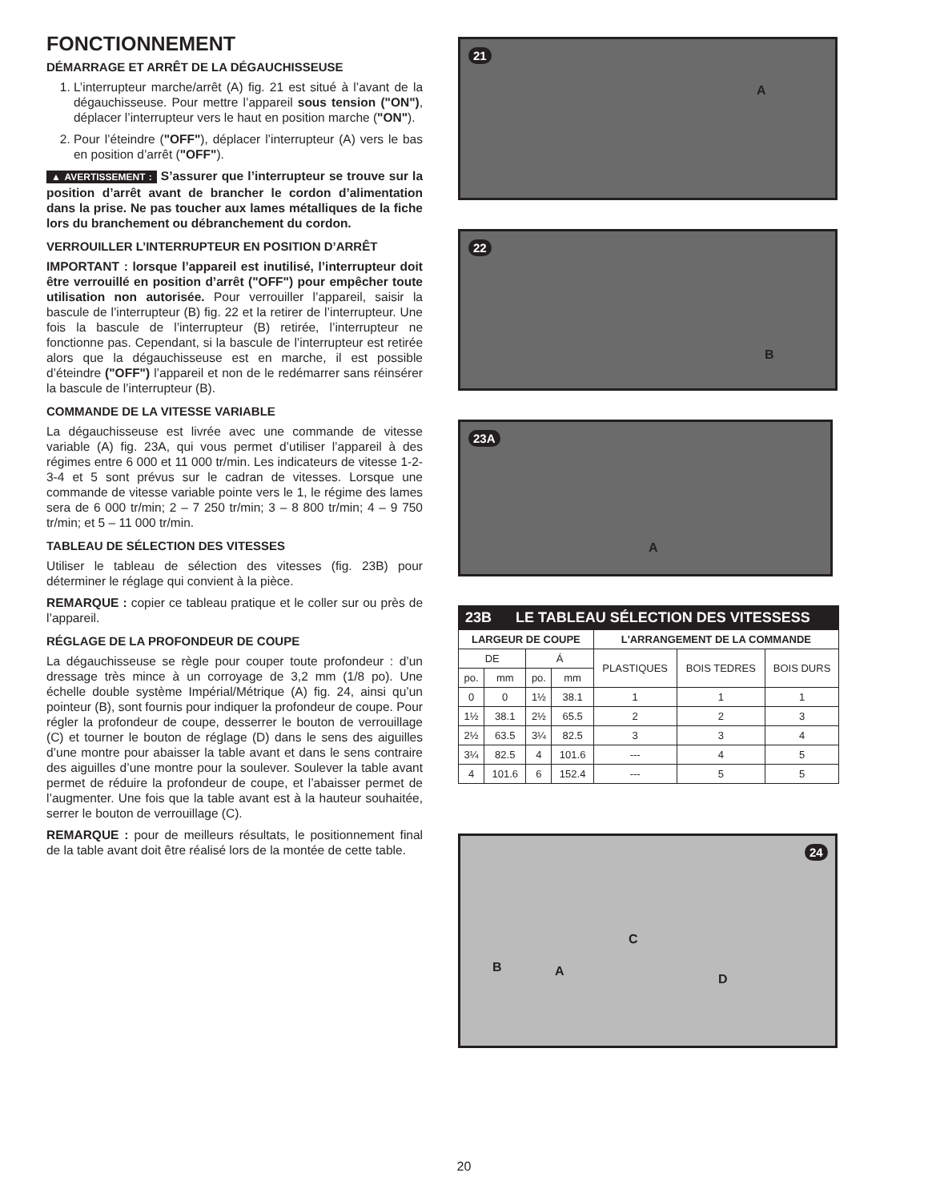FONCTIONNEMENT
DÉMARRAGE ET ARRÊT DE LA DÉGAUCHISSEUSE
1. L’interrupteur marche/arrêt (A) fig. 21 est situé à l’avant de la dégauchisseuse. Pour mettre l’appareil sous tension ("ON"), déplacer l’interrupteur vers le haut en position marche ("ON").
2. Pour l’éteindre ("OFF"), déplacer l’interrupteur (A) vers le bas en position d’arrêt ("OFF").
▲ AVERTISSEMENT : S’assurer que l’interrupteur se trouve sur la position d’arrêt avant de brancher le cordon d’alimentation dans la prise. Ne pas toucher aux lames métalliques de la fiche lors du branchement ou débranchement du cordon.
VERROUILLER L’INTERRUPTEUR EN POSITION D’ARRÊT
IMPORTANT : lorsque l’appareil est inutilisé, l’interrupteur doit être verrouillé en position d’arrêt ("OFF") pour empêcher toute utilisation non autorisée. Pour verrouiller l’appareil, saisir la bascule de l’interrupteur (B) fig. 22 et la retirer de l’interrupteur. Une fois la bascule de l’interrupteur (B) retirée, l’interrupteur ne fonctionne pas. Cependant, si la bascule de l’interrupteur est retirée alors que la dégauchisseuse est en marche, il est possible d’éteindre ("OFF") l’appareil et non de le redémarrer sans réinsérer la bascule de l’interrupteur (B).
COMMANDE DE LA VITESSE VARIABLE
La dégauchisseuse est livrée avec une commande de vitesse variable (A) fig. 23A, qui vous permet d’utiliser l’appareil à des régimes entre 6 000 et 11 000 tr/min. Les indicateurs de vitesse 1-2-3-4 et 5 sont prévus sur le cadran de vitesses. Lorsque une commande de vitesse variable pointe vers le 1, le régime des lames sera de 6 000 tr/min; 2 – 7 250 tr/min; 3 – 8 800 tr/min; 4 – 9 750 tr/min; et 5 – 11 000 tr/min.
TABLEAU DE SÉLECTION DES VITESSES
Utiliser le tableau de sélection des vitesses (fig. 23B) pour déterminer le réglage qui convient à la pièce.
REMARQUE : copier ce tableau pratique et le coller sur ou près de l’appareil.
RÉGLAGE DE LA PROFONDEUR DE COUPE
La dégauchisseuse se règle pour couper toute profondeur : d’un dressage très mince à un corroyage de 3,2 mm (1/8 po). Une échelle double système Impérial/Métrique (A) fig. 24, ainsi qu’un pointeur (B), sont fournis pour indiquer la profondeur de coupe. Pour régler la profondeur de coupe, desserrer le bouton de verrouillage (C) et tourner le bouton de réglage (D) dans le sens des aiguilles d’une montre pour abaisser la table avant et dans le sens contraire des aiguilles d’une montre pour la soulever. Soulever la table avant permet de réduire la profondeur de coupe, et l’abaisser permet de l’augmenter. Une fois que la table avant est à la hauteur souhaitée, serrer le bouton de verrouillage (C).
REMARQUE : pour de meilleurs résultats, le positionnement final de la table avant doit être réalisé lors de la montée de cette table.
21
A
22
B
23A
A
| 23B LE TABLEAU SÉLECTION DES VITESSESS | | | | | | |
| LARGEUR DE COUPE | | | | L'ARRANGEMENT DE LA COMMANDE | | |
| DE | | Á | | PLASTIQUES | BOIS TEDRES | BOIS DURS |
| po. | mm | po. | mm | | | |
| 0 | 0 | 1½ | 38.1 | 1 | 1 | 1 |
| 1½ | 38.1 | 2½ | 65.5 | 2 | 2 | 3 |
| 2½ | 63.5 | 3¼ | 82.5 | 3 | 3 | 4 |
| 3¼ | 82.5 | 4 | 101.6 | --- | 4 | 5 |
| 4 | 101.6 | 6 | 152.4 | --- | 5 | 5 |
24
C
B A
D
20